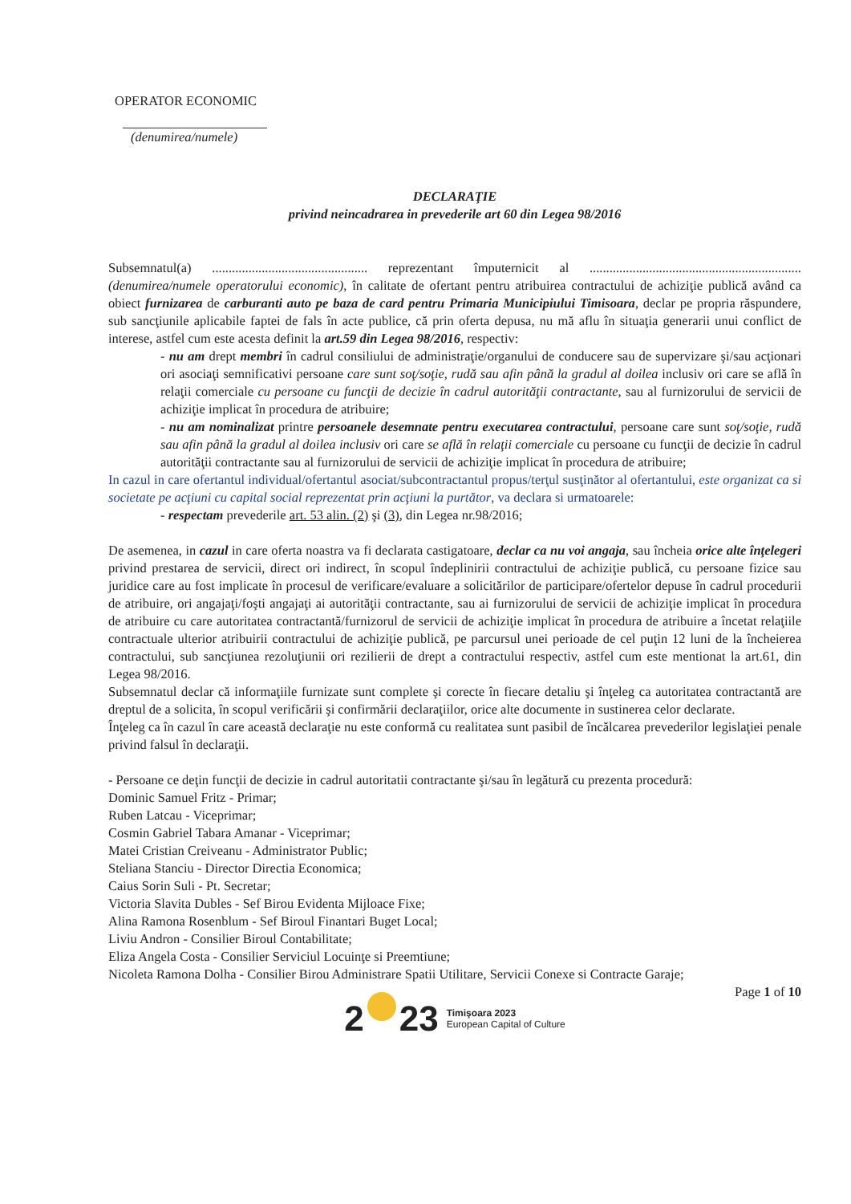OPERATOR ECONOMIC
(denumirea/numele)
DECLARAŢIE
privind neincadrarea in prevederile art 60 din Legea 98/2016
Subsemnatul(a) ............................................... reprezentant împuternicit al ................................................................ (denumirea/numele operatorului economic), în calitate de ofertant pentru atribuirea contractului de achiziţie publică având ca obiect furnizarea de carburanti auto pe baza de card pentru Primaria Municipiului Timisoara, declar pe propria răspundere, sub sancţiunile aplicabile faptei de fals în acte publice, că prin oferta depusa, nu mă aflu în situaţia generarii unui conflict de interese, astfel cum este acesta definit la art.59 din Legea 98/2016, respectiv:
- nu am drept membri în cadrul consiliului de administraţie/organului de conducere sau de supervizare şi/sau acţionari ori asociaţi semnificativi persoane care sunt soţ/soţie, rudă sau afin până la gradul al doilea inclusiv ori care se află în relaţii comerciale cu persoane cu funcţii de decizie în cadrul autorităţii contractante, sau al furnizorului de servicii de achiziţie implicat în procedura de atribuire;
- nu am nominalizat printre persoanele desemnate pentru executarea contractului, persoane care sunt soţ/soţie, rudă sau afin până la gradul al doilea inclusiv ori care se află în relaţii comerciale cu persoane cu funcţii de decizie în cadrul autorităţii contractante sau al furnizorului de servicii de achiziţie implicat în procedura de atribuire;
In cazul in care ofertantul individual/ofertantul asociat/subcontractantul propus/terţul susţinător al ofertantului, este organizat ca si societate pe acţiuni cu capital social reprezentat prin acţiuni la purtător, va declara si urmatoarele:
- respectam prevederile art. 53 alin. (2) şi (3), din Legea nr.98/2016;
De asemenea, in cazul in care oferta noastra va fi declarata castigatoare, declar ca nu voi angaja, sau încheia orice alte înţelegeri privind prestarea de servicii, direct ori indirect, în scopul îndeplinirii contractului de achiziţie publică, cu persoane fizice sau juridice care au fost implicate în procesul de verificare/evaluare a solicitărilor de participare/ofertelor depuse în cadrul procedurii de atribuire, ori angajaţi/foşti angajaţi ai autorităţii contractante, sau ai furnizorului de servicii de achiziţie implicat în procedura de atribuire cu care autoritatea contractantă/furnizorul de servicii de achiziţie implicat în procedura de atribuire a încetat relaţiile contractuale ulterior atribuirii contractului de achiziţie publică, pe parcursul unei perioade de cel puţin 12 luni de la încheierea contractului, sub sancţiunea rezoluţiunii ori rezilierii de drept a contractului respectiv, astfel cum este mentionat la art.61, din Legea 98/2016.
Subsemnatul declar că informaţiile furnizate sunt complete şi corecte în fiecare detaliu şi înţeleg ca autoritatea contractantă are dreptul de a solicita, în scopul verificării şi confirmării declaraţiilor, orice alte documente in sustinerea celor declarate.
Înţeleg ca în cazul în care această declaraţie nu este conformă cu realitatea sunt pasibil de încălcarea prevederilor legislaţiei penale privind falsul în declaraţii.
- Persoane ce deţin funcţii de decizie in cadrul autoritatii contractante şi/sau în legătură cu prezenta procedură:
Dominic Samuel Fritz - Primar;
Ruben Latcau - Viceprimar;
Cosmin Gabriel Tabara Amanar - Viceprimar;
Matei Cristian Creiveanu - Administrator Public;
Steliana Stanciu - Director Directia Economica;
Caius Sorin Suli - Pt. Secretar;
Victoria Slavita Dubles - Sef Birou Evidenta Mijloace Fixe;
Alina Ramona Rosenblum - Sef Biroul Finantari Buget Local;
Liviu Andron - Consilier Biroul Contabilitate;
Eliza Angela Costa - Consilier Serviciul Locuinţe si Preemtiune;
Nicoleta Ramona Dolha - Consilier Birou Administrare Spatii Utilitare, Servicii Conexe si Contracte Garaje;
Page 1 of 10
2 23 Timişoara 2023
European Capital of Culture